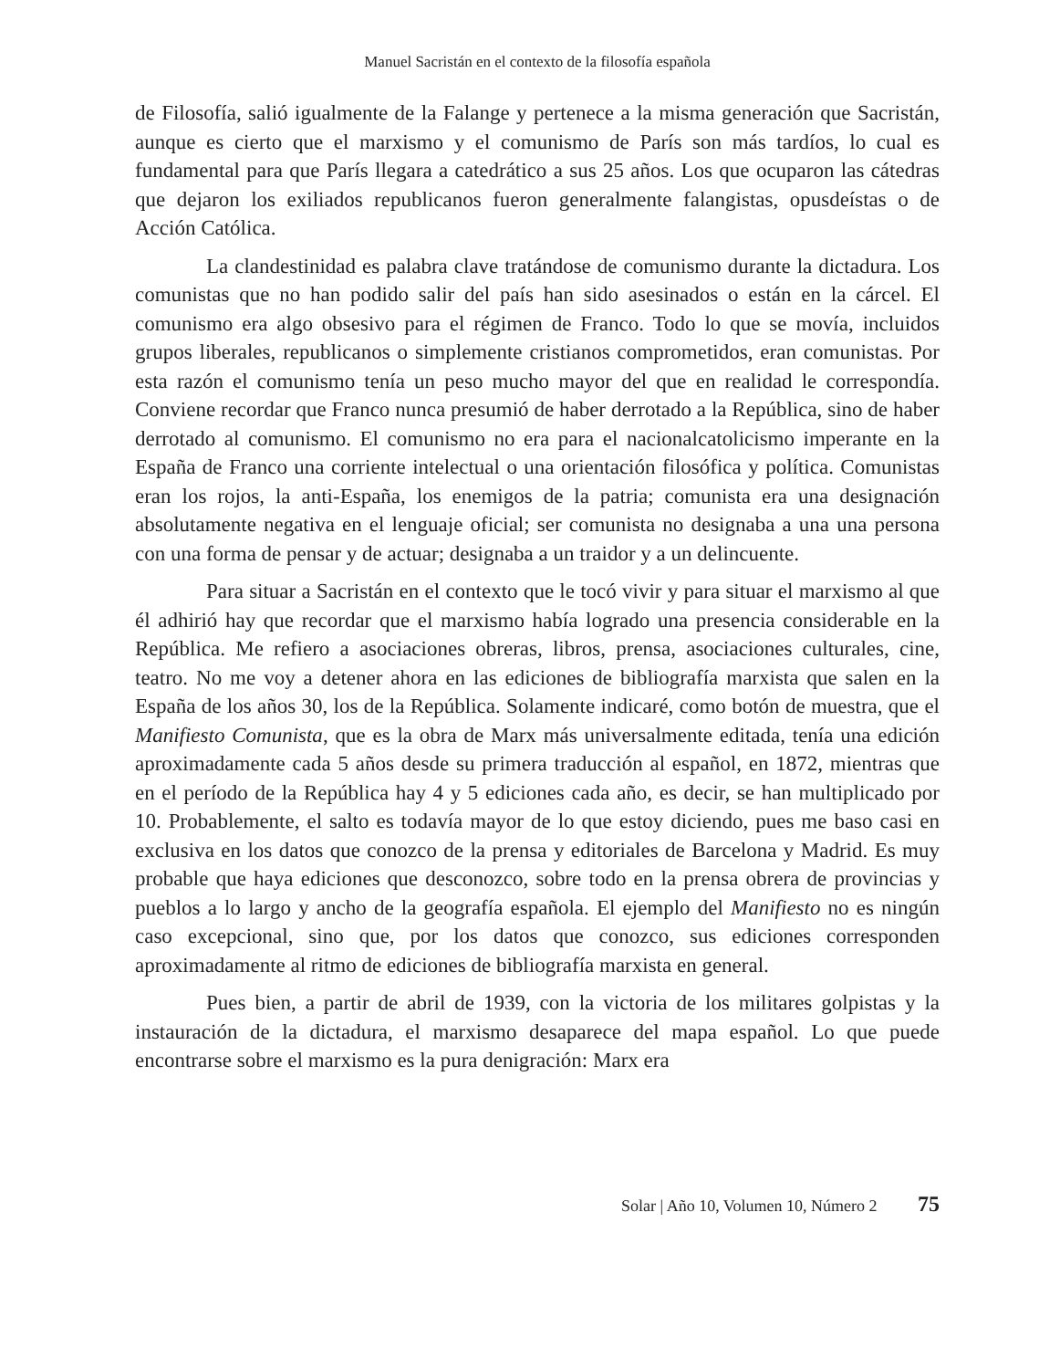Manuel Sacristán en el contexto de la filosofía española
de Filosofía, salió igualmente de la Falange y pertenece a la misma generación que Sacristán, aunque es cierto que el marxismo y el comunismo de París son más tardíos, lo cual es fundamental para que París llegara a catedrático a sus 25 años. Los que ocuparon las cátedras que dejaron los exiliados republicanos fueron generalmente falangistas, opusdeístas o de Acción Católica.
La clandestinidad es palabra clave tratándose de comunismo durante la dictadura. Los comunistas que no han podido salir del país han sido asesinados o están en la cárcel. El comunismo era algo obsesivo para el régimen de Franco. Todo lo que se movía, incluidos grupos liberales, republicanos o simplemente cristianos comprometidos, eran comunistas. Por esta razón el comunismo tenía un peso mucho mayor del que en realidad le correspondía. Conviene recordar que Franco nunca presumió de haber derrotado a la República, sino de haber derrotado al comunismo. El comunismo no era para el nacionalcatolicismo imperante en la España de Franco una corriente intelectual o una orientación filosófica y política. Comunistas eran los rojos, la anti-España, los enemigos de la patria; comunista era una designación absolutamente negativa en el lenguaje oficial; ser comunista no designaba a una una persona con una forma de pensar y de actuar; designaba a un traidor y a un delincuente.
Para situar a Sacristán en el contexto que le tocó vivir y para situar el marxismo al que él adhirió hay que recordar que el marxismo había logrado una presencia considerable en la República. Me refiero a asociaciones obreras, libros, prensa, asociaciones culturales, cine, teatro. No me voy a detener ahora en las ediciones de bibliografía marxista que salen en la España de los años 30, los de la República. Solamente indicaré, como botón de muestra, que el Manifiesto Comunista, que es la obra de Marx más universalmente editada, tenía una edición aproximadamente cada 5 años desde su primera traducción al español, en 1872, mientras que en el período de la República hay 4 y 5 ediciones cada año, es decir, se han multiplicado por 10. Probablemente, el salto es todavía mayor de lo que estoy diciendo, pues me baso casi en exclusiva en los datos que conozco de la prensa y editoriales de Barcelona y Madrid. Es muy probable que haya ediciones que desconozco, sobre todo en la prensa obrera de provincias y pueblos a lo largo y ancho de la geografía española. El ejemplo del Manifiesto no es ningún caso excepcional, sino que, por los datos que conozco, sus ediciones corresponden aproximadamente al ritmo de ediciones de bibliografía marxista en general.
Pues bien, a partir de abril de 1939, con la victoria de los militares golpistas y la instauración de la dictadura, el marxismo desaparece del mapa español. Lo que puede encontrarse sobre el marxismo es la pura denigración: Marx era
Solar | Año 10, Volumen 10, Número 2 75